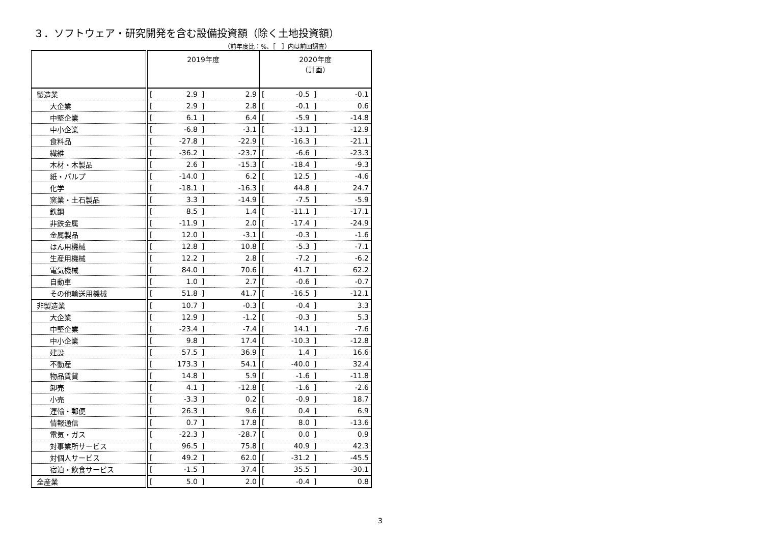３．ソフトウェア・研究開発を含む設備投資額（除く土地投資額）
（前年度比：%、［　］内は前回調査）
| | 2019年度 | | | | 2020年度 （計画） | | | |
| --- | --- | --- | --- | --- | --- | --- | --- | --- |
| 製造業 | [ | 2.9 | ] | 2.9 | [ | -0.5 | ] | -0.1 |
| 大企業 | [ | 2.9 | ] | 2.8 | [ | -0.1 | ] | 0.6 |
| 中堅企業 | [ | 6.1 | ] | 6.4 | [ | -5.9 | ] | -14.8 |
| 中小企業 | [ | -6.8 | ] | -3.1 | [ | -13.1 | ] | -12.9 |
| 食料品 | [ | -27.8 | ] | -22.9 | [ | -16.3 | ] | -21.1 |
| 繊維 | [ | -36.2 | ] | -23.7 | [ | -6.6 | ] | -23.3 |
| 木材・木製品 | [ | 2.6 | ] | -15.3 | [ | -18.4 | ] | -9.3 |
| 紙・パルプ | [ | -14.0 | ] | 6.2 | [ | 12.5 | ] | -4.6 |
| 化学 | [ | -18.1 | ] | -16.3 | [ | 44.8 | ] | 24.7 |
| 窯業・土石製品 | [ | 3.3 | ] | -14.9 | [ | -7.5 | ] | -5.9 |
| 鉄鋼 | [ | 8.5 | ] | 1.4 | [ | -11.1 | ] | -17.1 |
| 非鉄金属 | [ | -11.9 | ] | 2.0 | [ | -17.4 | ] | -24.9 |
| 金属製品 | [ | 12.0 | ] | -3.1 | [ | -0.3 | ] | -1.6 |
| はん用機械 | [ | 12.8 | ] | 10.8 | [ | -5.3 | ] | -7.1 |
| 生産用機械 | [ | 12.2 | ] | 2.8 | [ | -7.2 | ] | -6.2 |
| 電気機械 | [ | 84.0 | ] | 70.6 | [ | 41.7 | ] | 62.2 |
| 自動車 | [ | 1.0 | ] | 2.7 | [ | -0.6 | ] | -0.7 |
| その他輸送用機械 | [ | 51.8 | ] | 41.7 | [ | -16.5 | ] | -12.1 |
| 非製造業 | [ | 10.7 | ] | -0.3 | [ | -0.4 | ] | 3.3 |
| 大企業 | [ | 12.9 | ] | -1.2 | [ | -0.3 | ] | 5.3 |
| 中堅企業 | [ | -23.4 | ] | -7.4 | [ | 14.1 | ] | -7.6 |
| 中小企業 | [ | 9.8 | ] | 17.4 | [ | -10.3 | ] | -12.8 |
| 建設 | [ | 57.5 | ] | 36.9 | [ | 1.4 | ] | 16.6 |
| 不動産 | [ | 173.3 | ] | 54.1 | [ | -40.0 | ] | 32.4 |
| 物品賃貸 | [ | 14.8 | ] | 5.9 | [ | -1.6 | ] | -11.8 |
| 卸売 | [ | 4.1 | ] | -12.8 | [ | -1.6 | ] | -2.6 |
| 小売 | [ | -3.3 | ] | 0.2 | [ | -0.9 | ] | 18.7 |
| 運輸・郵便 | [ | 26.3 | ] | 9.6 | [ | 0.4 | ] | 6.9 |
| 情報通信 | [ | 0.7 | ] | 17.8 | [ | 8.0 | ] | -13.6 |
| 電気・ガス | [ | -22.3 | ] | -28.7 | [ | 0.0 | ] | 0.9 |
| 対事業所サービス | [ | 96.5 | ] | 75.8 | [ | 40.9 | ] | 42.3 |
| 対個人サービス | [ | 49.2 | ] | 62.0 | [ | -31.2 | ] | -45.5 |
| 宿泊・飲食サービス | [ | -1.5 | ] | 37.4 | [ | 35.5 | ] | -30.1 |
| 全産業 | [ | 5.0 | ] | 2.0 | [ | -0.4 | ] | 0.8 |
3